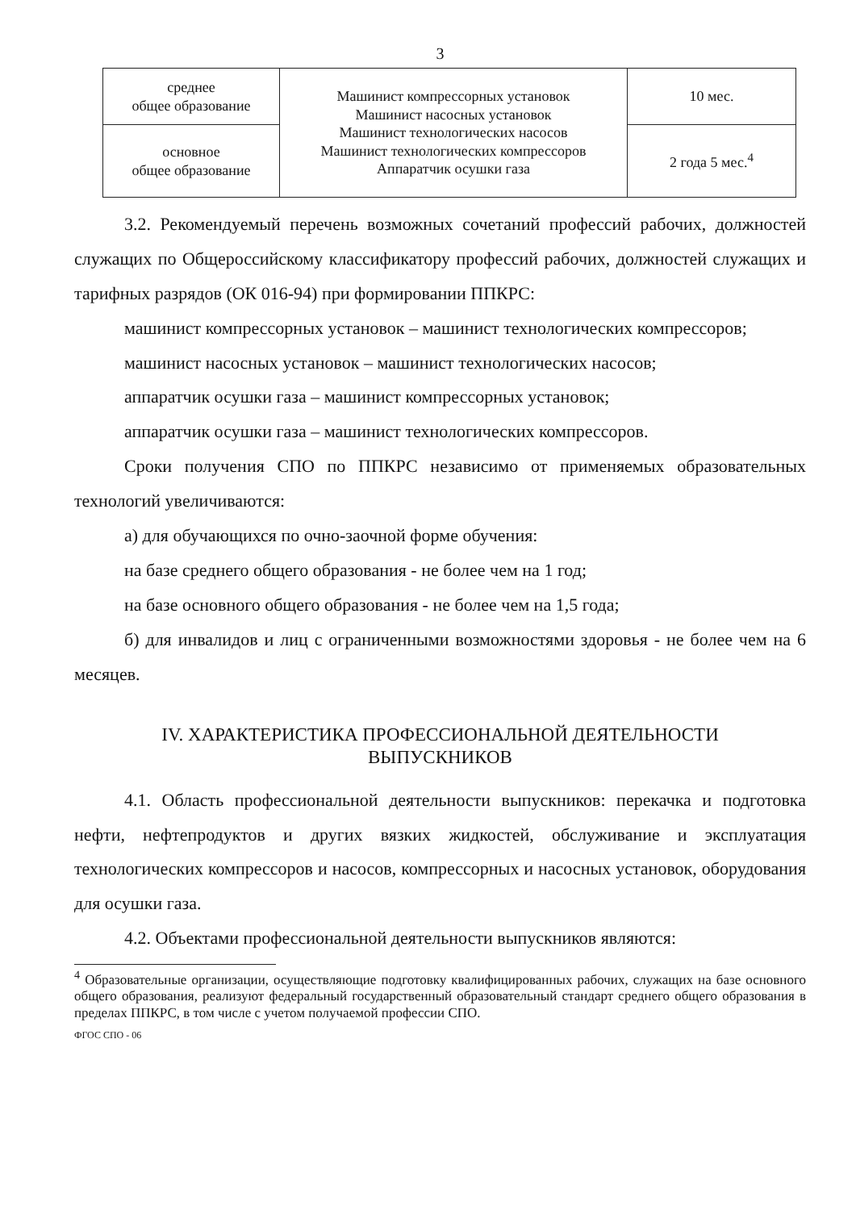3
| среднее общее образование | Машинист компрессорных установок Машинист насосных установок Машинист технологических насосов Машинист технологических компрессоров Аппаратчик осушки газа | 10 мес. |
| основное общее образование | | 2 года 5 мес.<sup>4</sup> |
3.2. Рекомендуемый перечень возможных сочетаний профессий рабочих, должностей служащих по Общероссийскому классификатору профессий рабочих, должностей служащих и тарифных разрядов (ОК 016-94) при формировании ППКРС:
машинист компрессорных установок – машинист технологических компрессоров;
машинист насосных установок – машинист технологических насосов;
аппаратчик осушки газа – машинист компрессорных установок;
аппаратчик осушки газа – машинист технологических компрессоров.
Сроки получения СПО по ППКРС независимо от применяемых образовательных технологий увеличиваются:
а) для обучающихся по очно-заочной форме обучения:
на базе среднего общего образования - не более чем на 1 год;
на базе основного общего образования - не более чем на 1,5 года;
б) для инвалидов и лиц с ограниченными возможностями здоровья - не более чем на 6 месяцев.
IV. ХАРАКТЕРИСТИКА ПРОФЕССИОНАЛЬНОЙ ДЕЯТЕЛЬНОСТИ
ВЫПУСКНИКОВ
4.1. Область профессиональной деятельности выпускников: перекачка и подготовка нефти, нефтепродуктов и других вязких жидкостей, обслуживание и эксплуатация технологических компрессоров и насосов, компрессорных и насосных установок, оборудования для осушки газа.
4.2. Объектами профессиональной деятельности выпускников являются:
<sup>4</sup> Образовательные организации, осуществляющие подготовку квалифицированных рабочих, служащих на базе основного общего образования, реализуют федеральный государственный образовательный стандарт среднего общего образования в пределах ППКРС, в том числе с учетом получаемой профессии СПО.
ФГОС СПО - 06